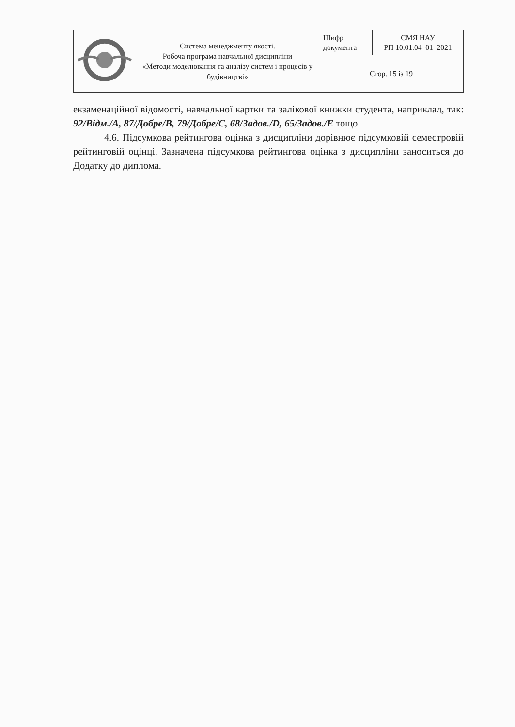| | Система менеджменту якості. Робоча програма навчальної дисципліни «Методи моделювання та аналізу систем і процесів у будівництві» | Шифр документа | СМЯ НАУ РП 10.01.04–01–2021 |
| | | Стор. 15 із 19 | |
екзаменаційної відомості, навчальної картки та залікової книжки студента, наприклад, так: 92/Відм./A, 87/Добре/B, 79/Добре/C, 68/Задов./D, 65/Задов./Е тощо.
4.6. Підсумкова рейтингова оцінка з дисципліни дорівнює підсумковій семестровій рейтинговій оцінці. Зазначена підсумкова рейтингова оцінка з дисципліни заноситься до Додатку до диплома.